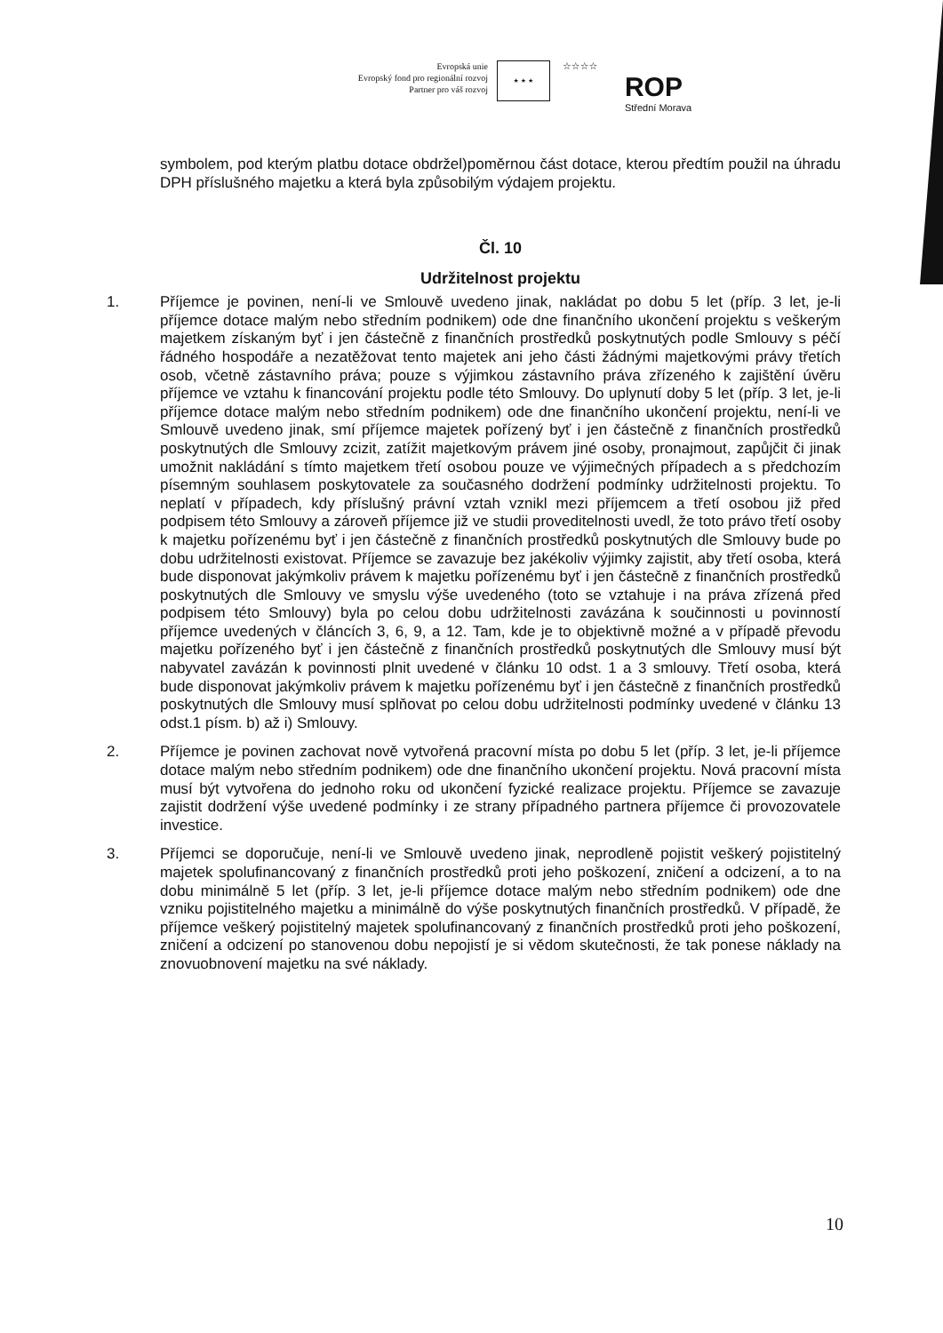Evropská unie
Evropský fond pro regionální rozvoj
Partner pro váš rozvoj
★ ★ ★
☆☆☆☆
ROP
Střední Morava
symbolem, pod kterým platbu dotace obdržel)poměrnou část dotace, kterou předtím použil na úhradu DPH příslušného majetku a která byla způsobilým výdajem projektu.
Čl. 10
Udržitelnost projektu
1. Příjemce je povinen, není-li ve Smlouvě uvedeno jinak, nakládat po dobu 5 let (příp. 3 let, je-li příjemce dotace malým nebo středním podnikem) ode dne finančního ukončení projektu s veškerým majetkem získaným byť i jen částečně z finančních prostředků poskytnutých podle Smlouvy s péčí řádného hospodáře a nezatěžovat tento majetek ani jeho části žádnými majetkovými právy třetích osob, včetně zástavního práva; pouze s výjimkou zástavního práva zřízeného k zajištění úvěru příjemce ve vztahu k financování projektu podle této Smlouvy. Do uplynutí doby 5 let (příp. 3 let, je-li příjemce dotace malým nebo středním podnikem) ode dne finančního ukončení projektu, není-li ve Smlouvě uvedeno jinak, smí příjemce majetek pořízený byť i jen částečně z finančních prostředků poskytnutých dle Smlouvy zcizit, zatížit majetkovým právem jiné osoby, pronajmout, zapůjčit či jinak umožnit nakládání s tímto majetkem třetí osobou pouze ve výjimečných případech a s předchozím písemným souhlasem poskytovatele za současného dodržení podmínky udržitelnosti projektu. To neplatí v případech, kdy příslušný právní vztah vznikl mezi příjemcem a třetí osobou již před podpisem této Smlouvy a zároveň příjemce již ve studii proveditelnosti uvedl, že toto právo třetí osoby k majetku pořízenému byť i jen částečně z finančních prostředků poskytnutých dle Smlouvy bude po dobu udržitelnosti existovat. Příjemce se zavazuje bez jakékoliv výjimky zajistit, aby třetí osoba, která bude disponovat jakýmkoliv právem k majetku pořízenému byť i jen částečně z finančních prostředků poskytnutých dle Smlouvy ve smyslu výše uvedeného (toto se vztahuje i na práva zřízená před podpisem této Smlouvy) byla po celou dobu udržitelnosti zavázána k součinnosti u povinností příjemce uvedených v článcích 3, 6, 9, a 12. Tam, kde je to objektivně možné a v případě převodu majetku pořízeného byť i jen částečně z finančních prostředků poskytnutých dle Smlouvy musí být nabyvatel zavázán k povinnosti plnit uvedené v článku 10 odst. 1 a 3 smlouvy. Třetí osoba, která bude disponovat jakýmkoliv právem k majetku pořízenému byť i jen částečně z finančních prostředků poskytnutých dle Smlouvy musí splňovat po celou dobu udržitelnosti podmínky uvedené v článku 13 odst.1 písm. b) až i) Smlouvy.
2. Příjemce je povinen zachovat nově vytvořená pracovní místa po dobu 5 let (příp. 3 let, je-li příjemce dotace malým nebo středním podnikem) ode dne finančního ukončení projektu. Nová pracovní místa musí být vytvořena do jednoho roku od ukončení fyzické realizace projektu. Příjemce se zavazuje zajistit dodržení výše uvedené podmínky i ze strany případného partnera příjemce či provozovatele investice.
3. Příjemci se doporučuje, není-li ve Smlouvě uvedeno jinak, neprodleně pojistit veškerý pojistitelný majetek spolufinancovaný z finančních prostředků proti jeho poškození, zničení a odcizení, a to na dobu minimálně 5 let (příp. 3 let, je-li příjemce dotace malým nebo středním podnikem) ode dne vzniku pojistitelného majetku a minimálně do výše poskytnutých finančních prostředků. V případě, že příjemce veškerý pojistitelný majetek spolufinancovaný z finančních prostředků proti jeho poškození, zničení a odcizení po stanovenou dobu nepojistí je si vědom skutečnosti, že tak ponese náklady na znovuobnovení majetku na své náklady.
10